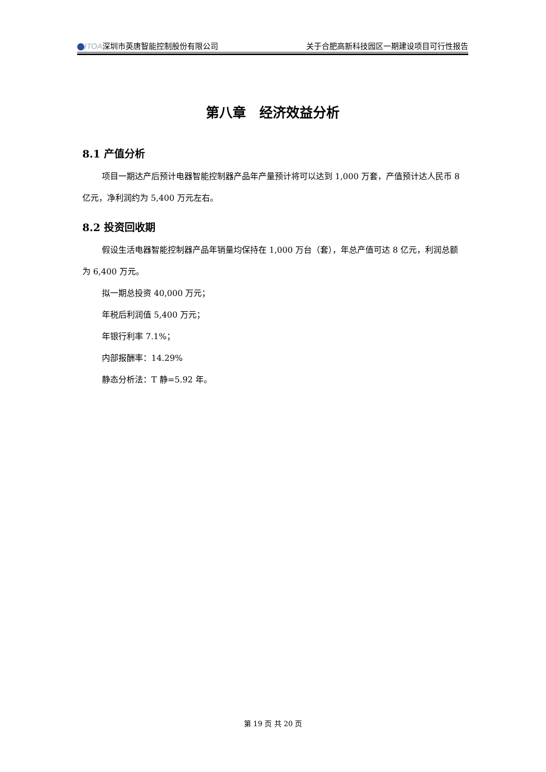ITOA深圳市英唐智能控制股份有限公司 关于合肥高新科技园区一期建设项目可行性报告
第八章　经济效益分析
8.1 产值分析
项目一期达产后预计电器智能控制器产品年产量预计将可以达到 1,000 万套，产值预计达人民币 8 亿元，净利润约为 5,400 万元左右。
8.2 投资回收期
假设生活电器智能控制器产品年销量均保持在 1,000 万台（套），年总产值可达 8 亿元，利润总额为 6,400 万元。
拟一期总投资 40,000 万元；
年税后利润值 5,400 万元；
年银行利率 7.1%；
内部报酬率：14.29%
静态分析法：T 静=5.92 年。
第 19 页 共 20 页